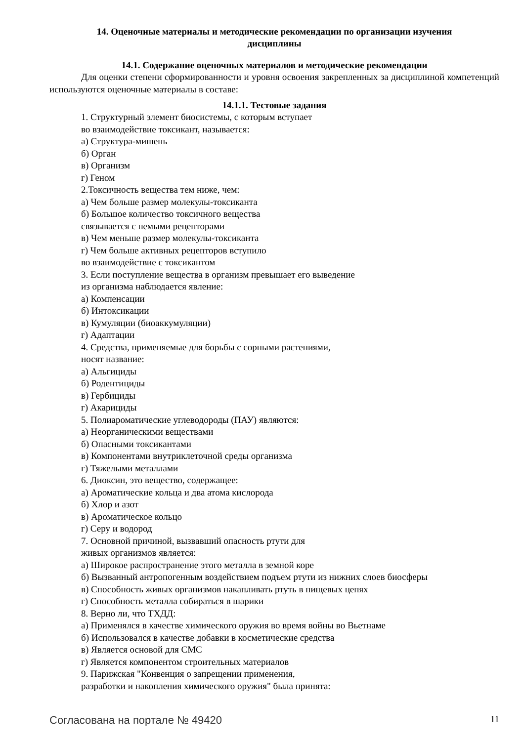14. Оценочные материалы и методические рекомендации по организации изучения
дисциплины
14.1. Содержание оценочных материалов и методические рекомендации
Для оценки степени сформированности и уровня освоения закрепленных за дисциплиной компетенций используются оценочные материалы в составе:
14.1.1. Тестовые задания
1. Структурный элемент биосистемы, с которым вступает
во взаимодействие токсикант, называется:
а) Структура-мишень
б) Орган
в) Организм
г) Геном
2.Токсичность вещества тем ниже, чем:
а) Чем больше размер молекулы-токсиканта
б) Большое количество токсичного вещества
связывается с немыми рецепторами
в) Чем меньше размер молекулы-токсиканта
г) Чем больше активных рецепторов вступило
во взаимодействие с токсикантом
3. Если поступление вещества в организм превышает его выведение
из организма наблюдается явление:
а) Компенсации
б) Интоксикации
в) Кумуляции (биоаккумуляции)
г) Адаптации
4. Средства, применяемые для борьбы с сорными растениями,
носят название:
а) Альгициды
б) Родентициды
в) Гербициды
г) Акарициды
5. Полиароматические углеводороды (ПАУ) являются:
а) Неорганическими веществами
б) Опасными токсикантами
в) Компонентами внутриклеточной среды организма
г) Тяжелыми металлами
6. Диоксин, это вещество, содержащее:
а) Ароматические кольца и два атома кислорода
б) Хлор и азот
в) Ароматическое кольцо
г) Серу и водород
7. Основной причиной, вызвавший опасность ртути для
живых организмов является:
а) Широкое распространение этого металла в земной коре
б) Вызванный антропогенным воздействием подъем ртути из нижних слоев биосферы
в) Способность живых организмов накапливать ртуть в пищевых цепях
г) Способность металла собираться в шарики
8. Верно ли, что ТХДД:
а) Применялся в качестве химического оружия во время войны во Вьетнаме
б) Использовался в качестве добавки в косметические средства
в) Является основой для СМС
г) Является компонентом строительных материалов
9. Парижская "Конвенция о запрещении применения,
разработки и накопления химического оружия" была принята:
Согласована на портале № 49420 11